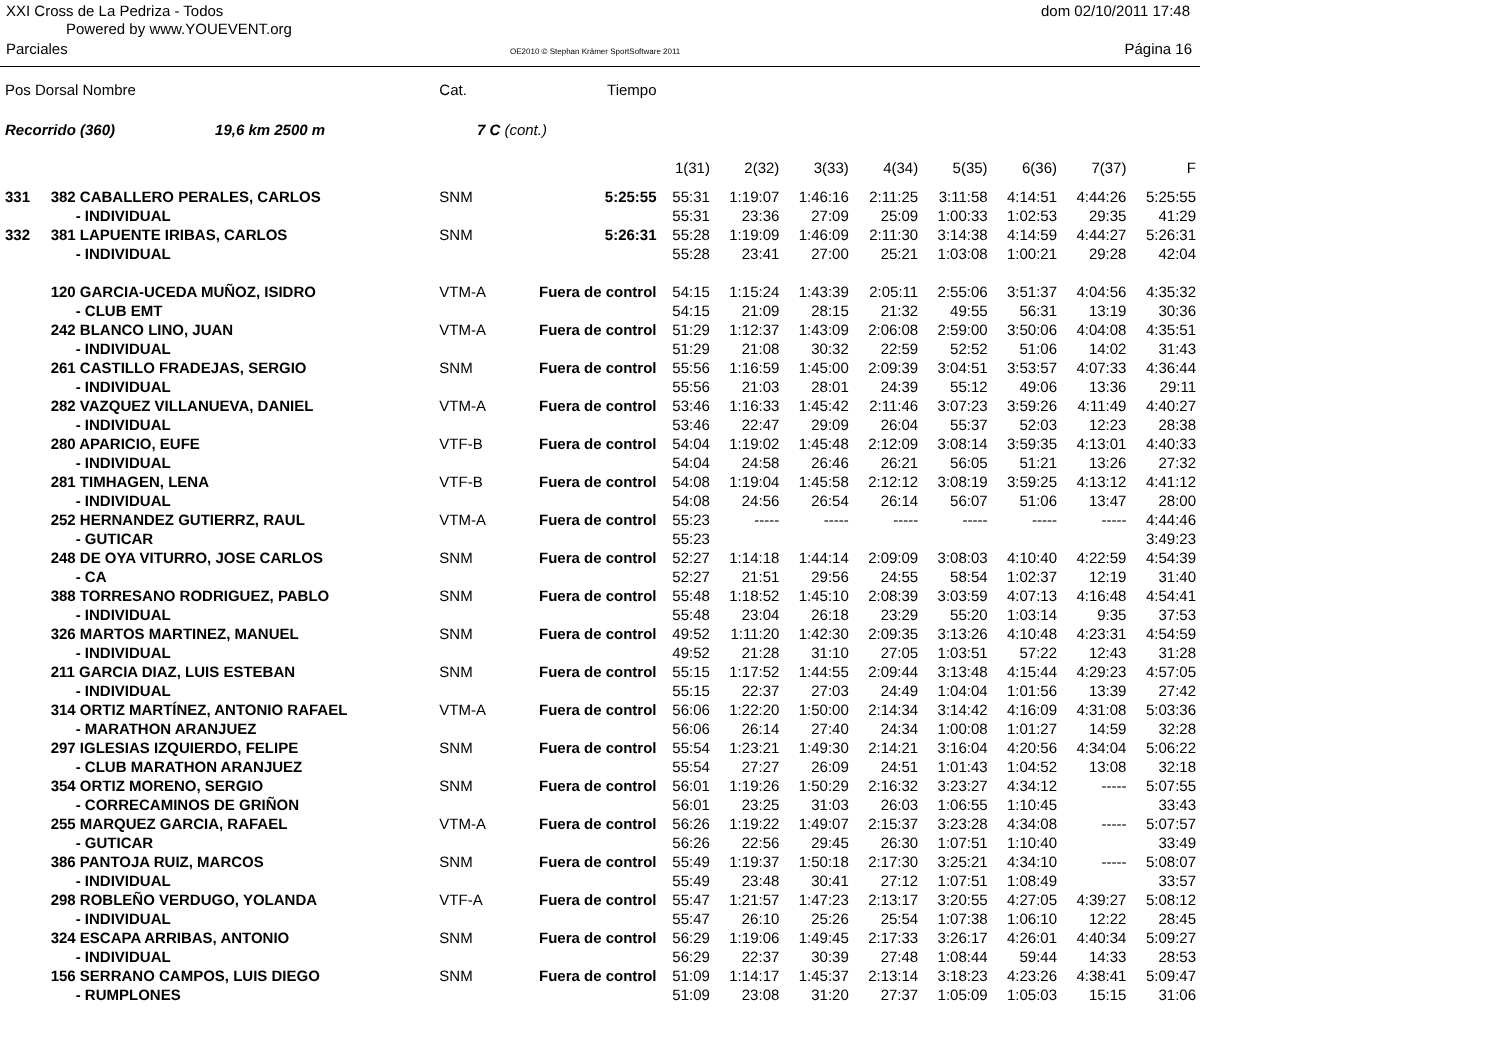XXI Cross de La Pedriza - Todos
Powered by www.YOUEVENT.org
dom 02/10/2011 17:48
Parciales
OE2010 © Stephan Krämer SportSoftware 2011
Página 16
| Pos Dorsal Nombre | | Cat. | Tiempo | | | | | | | | |
| Recorrido (360) 19,6 km 2500 m | | 7 C | (cont.) | | | | | | | | |
| | | | | 1(31) | 2(32) | 3(33) | 4(34) | 5(35) | 6(36) | 7(37) | F |
| 331 | 382 CABALLERO PERALES, CARLOS | SNM | 5:25:55 | 55:31 | 1:19:07 | 1:46:16 | 2:11:25 | 3:11:58 | 4:14:51 | 4:44:26 | 5:25:55 |
| | - INDIVIDUAL | | | 55:31 | 23:36 | 27:09 | 25:09 | 1:00:33 | 1:02:53 | 29:35 | 41:29 |
| 332 | 381 LAPUENTE IRIBAS, CARLOS | SNM | 5:26:31 | 55:28 | 1:19:09 | 1:46:09 | 2:11:30 | 3:14:38 | 4:14:59 | 4:44:27 | 5:26:31 |
| | - INDIVIDUAL | | | 55:28 | 23:41 | 27:00 | 25:21 | 1:03:08 | 1:00:21 | 29:28 | 42:04 |
| | 120 GARCIA-UCEDA MUÑOZ, ISIDRO | VTM-A | Fuera de control | 54:15 | 1:15:24 | 1:43:39 | 2:05:11 | 2:55:06 | 3:51:37 | 4:04:56 | 4:35:32 |
| | - CLUB EMT | | | 54:15 | 21:09 | 28:15 | 21:32 | 49:55 | 56:31 | 13:19 | 30:36 |
| | 242 BLANCO LINO, JUAN | VTM-A | Fuera de control | 51:29 | 1:12:37 | 1:43:09 | 2:06:08 | 2:59:00 | 3:50:06 | 4:04:08 | 4:35:51 |
| | - INDIVIDUAL | | | 51:29 | 21:08 | 30:32 | 22:59 | 52:52 | 51:06 | 14:02 | 31:43 |
| | 261 CASTILLO FRADEJAS, SERGIO | SNM | Fuera de control | 55:56 | 1:16:59 | 1:45:00 | 2:09:39 | 3:04:51 | 3:53:57 | 4:07:33 | 4:36:44 |
| | - INDIVIDUAL | | | 55:56 | 21:03 | 28:01 | 24:39 | 55:12 | 49:06 | 13:36 | 29:11 |
| | 282 VAZQUEZ VILLANUEVA, DANIEL | VTM-A | Fuera de control | 53:46 | 1:16:33 | 1:45:42 | 2:11:46 | 3:07:23 | 3:59:26 | 4:11:49 | 4:40:27 |
| | - INDIVIDUAL | | | 53:46 | 22:47 | 29:09 | 26:04 | 55:37 | 52:03 | 12:23 | 28:38 |
| | 280 APARICIO, EUFE | VTF-B | Fuera de control | 54:04 | 1:19:02 | 1:45:48 | 2:12:09 | 3:08:14 | 3:59:35 | 4:13:01 | 4:40:33 |
| | - INDIVIDUAL | | | 54:04 | 24:58 | 26:46 | 26:21 | 56:05 | 51:21 | 13:26 | 27:32 |
| | 281 TIMHAGEN, LENA | VTF-B | Fuera de control | 54:08 | 1:19:04 | 1:45:58 | 2:12:12 | 3:08:19 | 3:59:25 | 4:13:12 | 4:41:12 |
| | - INDIVIDUAL | | | 54:08 | 24:56 | 26:54 | 26:14 | 56:07 | 51:06 | 13:47 | 28:00 |
| | 252 HERNANDEZ GUTIERRZ, RAUL | VTM-A | Fuera de control | 55:23 | ----- | ----- | ----- | ----- | ----- | ----- | 4:44:46 |
| | - GUTICAR | | | 55:23 | | | | | | | 3:49:23 |
| | 248 DE OYA VITURRO, JOSE CARLOS | SNM | Fuera de control | 52:27 | 1:14:18 | 1:44:14 | 2:09:09 | 3:08:03 | 4:10:40 | 4:22:59 | 4:54:39 |
| | - CA | | | 52:27 | 21:51 | 29:56 | 24:55 | 58:54 | 1:02:37 | 12:19 | 31:40 |
| | 388 TORRESANO RODRIGUEZ, PABLO | SNM | Fuera de control | 55:48 | 1:18:52 | 1:45:10 | 2:08:39 | 3:03:59 | 4:07:13 | 4:16:48 | 4:54:41 |
| | - INDIVIDUAL | | | 55:48 | 23:04 | 26:18 | 23:29 | 55:20 | 1:03:14 | 9:35 | 37:53 |
| | 326 MARTOS MARTINEZ, MANUEL | SNM | Fuera de control | 49:52 | 1:11:20 | 1:42:30 | 2:09:35 | 3:13:26 | 4:10:48 | 4:23:31 | 4:54:59 |
| | - INDIVIDUAL | | | 49:52 | 21:28 | 31:10 | 27:05 | 1:03:51 | 57:22 | 12:43 | 31:28 |
| | 211 GARCIA DIAZ, LUIS ESTEBAN | SNM | Fuera de control | 55:15 | 1:17:52 | 1:44:55 | 2:09:44 | 3:13:48 | 4:15:44 | 4:29:23 | 4:57:05 |
| | - INDIVIDUAL | | | 55:15 | 22:37 | 27:03 | 24:49 | 1:04:04 | 1:01:56 | 13:39 | 27:42 |
| | 314 ORTIZ MARTÍNEZ, ANTONIO RAFAEL | VTM-A | Fuera de control | 56:06 | 1:22:20 | 1:50:00 | 2:14:34 | 3:14:42 | 4:16:09 | 4:31:08 | 5:03:36 |
| | - MARATHON ARANJUEZ | | | 56:06 | 26:14 | 27:40 | 24:34 | 1:00:08 | 1:01:27 | 14:59 | 32:28 |
| | 297 IGLESIAS IZQUIERDO, FELIPE | SNM | Fuera de control | 55:54 | 1:23:21 | 1:49:30 | 2:14:21 | 3:16:04 | 4:20:56 | 4:34:04 | 5:06:22 |
| | - CLUB MARATHON ARANJUEZ | | | 55:54 | 27:27 | 26:09 | 24:51 | 1:01:43 | 1:04:52 | 13:08 | 32:18 |
| | 354 ORTIZ MORENO, SERGIO | SNM | Fuera de control | 56:01 | 1:19:26 | 1:50:29 | 2:16:32 | 3:23:27 | 4:34:12 | ----- | 5:07:55 |
| | - CORRECAMINOS DE GRIÑON | | | 56:01 | 23:25 | 31:03 | 26:03 | 1:06:55 | 1:10:45 | | 33:43 |
| | 255 MARQUEZ GARCIA, RAFAEL | VTM-A | Fuera de control | 56:26 | 1:19:22 | 1:49:07 | 2:15:37 | 3:23:28 | 4:34:08 | ----- | 5:07:57 |
| | - GUTICAR | | | 56:26 | 22:56 | 29:45 | 26:30 | 1:07:51 | 1:10:40 | | 33:49 |
| | 386 PANTOJA RUIZ, MARCOS | SNM | Fuera de control | 55:49 | 1:19:37 | 1:50:18 | 2:17:30 | 3:25:21 | 4:34:10 | ----- | 5:08:07 |
| | - INDIVIDUAL | | | 55:49 | 23:48 | 30:41 | 27:12 | 1:07:51 | 1:08:49 | | 33:57 |
| | 298 ROBLEÑO VERDUGO, YOLANDA | VTF-A | Fuera de control | 55:47 | 1:21:57 | 1:47:23 | 2:13:17 | 3:20:55 | 4:27:05 | 4:39:27 | 5:08:12 |
| | - INDIVIDUAL | | | 55:47 | 26:10 | 25:26 | 25:54 | 1:07:38 | 1:06:10 | 12:22 | 28:45 |
| | 324 ESCAPA ARRIBAS, ANTONIO | SNM | Fuera de control | 56:29 | 1:19:06 | 1:49:45 | 2:17:33 | 3:26:17 | 4:26:01 | 4:40:34 | 5:09:27 |
| | - INDIVIDUAL | | | 56:29 | 22:37 | 30:39 | 27:48 | 1:08:44 | 59:44 | 14:33 | 28:53 |
| | 156 SERRANO CAMPOS, LUIS DIEGO | SNM | Fuera de control | 51:09 | 1:14:17 | 1:45:37 | 2:13:14 | 3:18:23 | 4:23:26 | 4:38:41 | 5:09:47 |
| | - RUMPLONES | | | 51:09 | 23:08 | 31:20 | 27:37 | 1:05:09 | 1:05:03 | 15:15 | 31:06 |